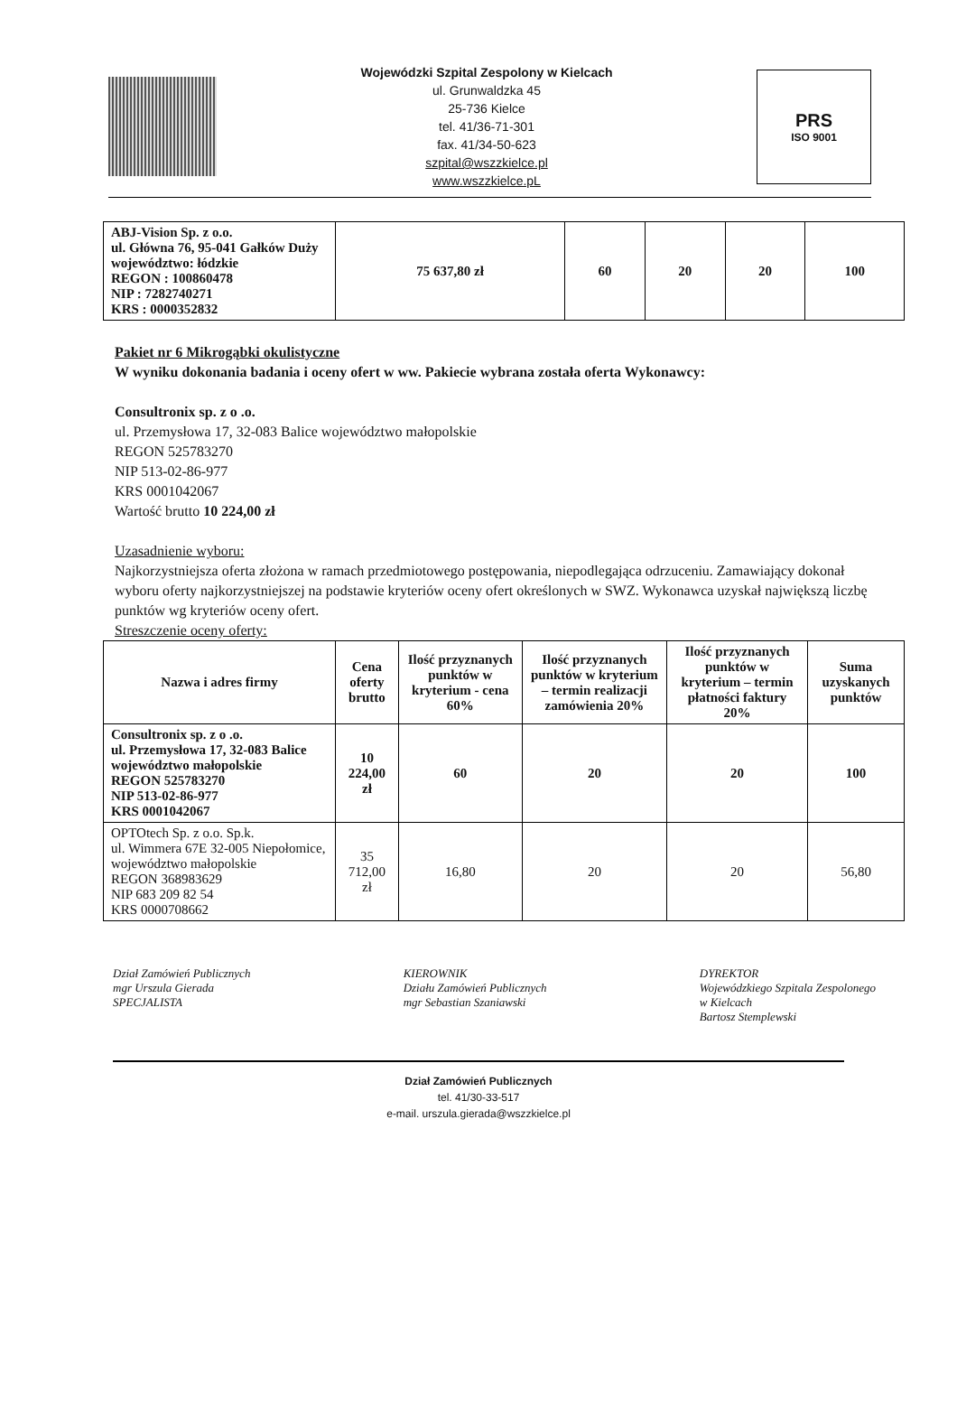Wojewódzki Szpital Zespolony w Kielcach
ul. Grunwaldzka 45
25-736 Kielce
tel. 41/36-71-301
fax. 41/34-50-623
szpital@wszzkielce.pl
www.wszzkielce.pL
PRS
ISO 9001
| ABJ-Vision Sp. z o.o. ul. Główna 76, 95-041 Gałków Duży województwo: łódzkie REGON : 100860478 NIP : 7282740271 KRS : 0000352832 | 75 637,80 zł | 60 | 20 | 20 | 100 |
Pakiet nr 6 Mikrogąbki okulistyczne
W wyniku dokonania badania i oceny ofert w ww. Pakiecie wybrana została oferta Wykonawcy:
Consultronix sp. z o .o.
ul. Przemysłowa 17, 32-083 Balice województwo małopolskie
REGON 525783270
NIP 513-02-86-977
KRS 0001042067
Wartość brutto 10 224,00 zł
Uzasadnienie wyboru:
Najkorzystniejsza oferta złożona w ramach przedmiotowego postępowania, niepodlegająca odrzuceniu. Zamawiający dokonał wyboru oferty najkorzystniejszej na podstawie kryteriów oceny ofert określonych w SWZ. Wykonawca uzyskał największą liczbę punktów wg kryteriów oceny ofert.
Streszczenie oceny oferty:
| Nazwa i adres firmy | Cena oferty brutto | Ilość przyznanych punktów w kryterium - cena 60% | Ilość przyznanych punktów w kryterium – termin realizacji zamówienia 20% | Ilość przyznanych punktów w kryterium – termin płatności faktury 20% | Suma uzyskanych punktów |
| --- | --- | --- | --- | --- | --- |
| Consultronix sp. z o .o. ul. Przemysłowa 17, 32-083 Balice województwo małopolskie REGON 525783270 NIP 513-02-86-977 KRS 0001042067 | 10 224,00 zł | 60 | 20 | 20 | 100 |
| OPTOtech Sp. z o.o. Sp.k. ul. Wimmera 67E 32-005 Niepołomice, województwo małopolskie REGON 368983629 NIP 683 209 82 54 KRS 0000708662 | 35 712,00 zł | 16,80 | 20 | 20 | 56,80 |
Dział Zamówień Publicznych
mgr Urszula Gierada
SPECJALISTA
KIEROWNIK
Działu Zamówień Publicznych
mgr Sebastian Szaniawski
DYREKTOR
Wojewódzkiego Szpitala Zespolonego
w Kielcach
Bartosz Stemplewski
Dział Zamówień Publicznych
tel. 41/30-33-517
e-mail. urszula.gierada@wszzkielce.pl